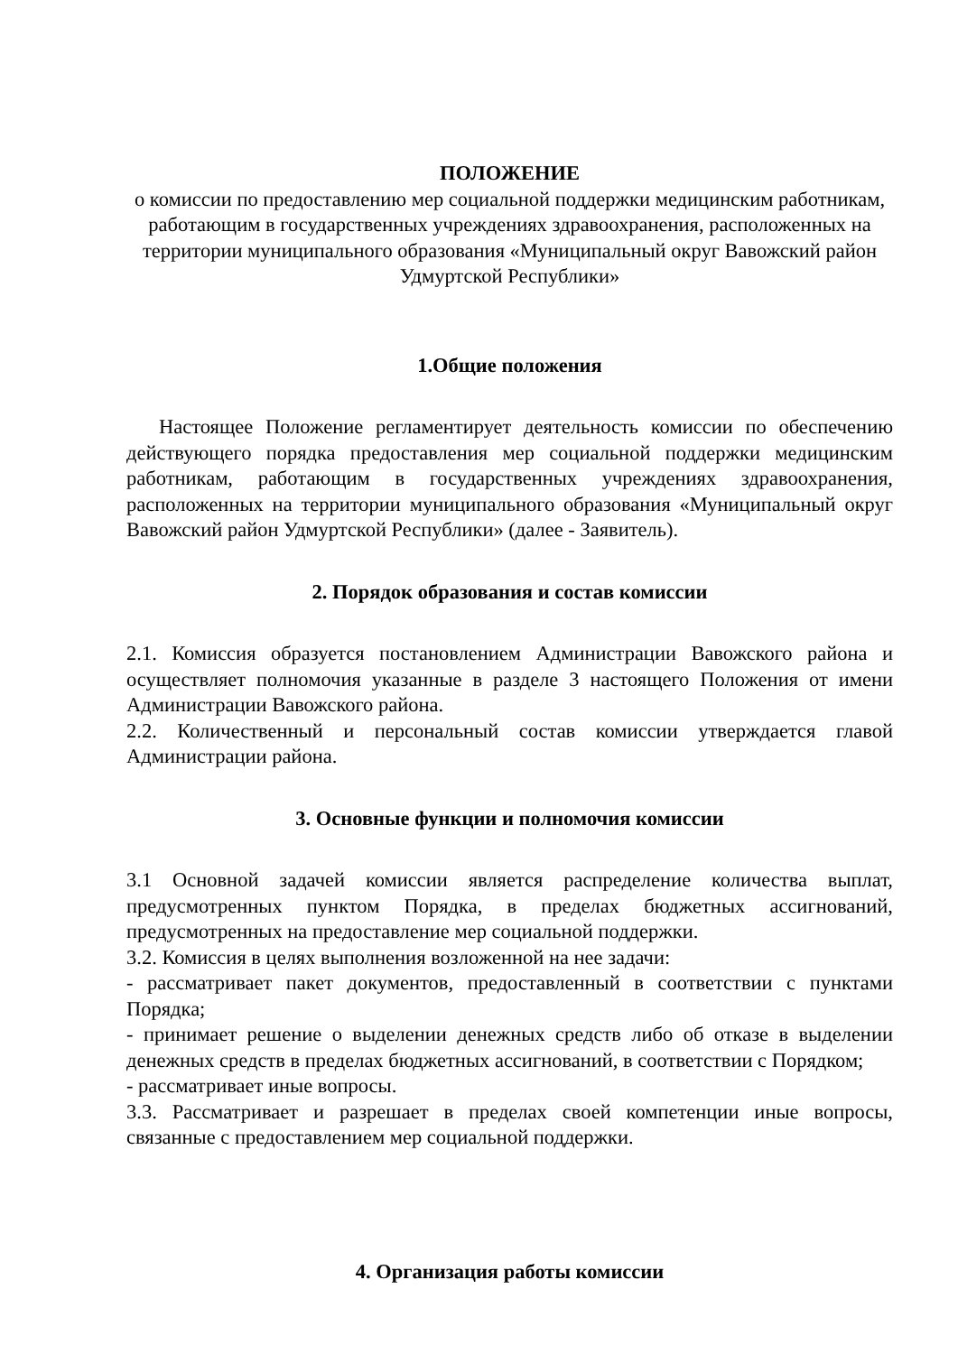ПОЛОЖЕНИЕ
о комиссии по предоставлению мер социальной поддержки медицинским работникам, работающим в государственных учреждениях здравоохранения, расположенных на территории муниципального образования «Муниципальный округ Вавожский район Удмуртской Республики»
1.Общие положения
Настоящее Положение регламентирует деятельность комиссии по обеспечению действующего порядка предоставления мер социальной поддержки медицинским работникам, работающим в государственных учреждениях здравоохранения, расположенных на территории муниципального образования «Муниципальный округ Вавожский район Удмуртской Республики» (далее - Заявитель).
2. Порядок образования и состав комиссии
2.1. Комиссия образуется постановлением Администрации Вавожского района и осуществляет полномочия указанные в разделе 3 настоящего Положения от имени Администрации Вавожского района.
2.2. Количественный и персональный состав комиссии утверждается главой Администрации района.
3. Основные функции и полномочия комиссии
3.1 Основной задачей комиссии является распределение количества выплат, предусмотренных пунктом Порядка, в пределах бюджетных ассигнований, предусмотренных на предоставление мер социальной поддержки.
3.2. Комиссия в целях выполнения возложенной на нее задачи:
- рассматривает пакет документов, предоставленный в соответствии с пунктами Порядка;
- принимает решение о выделении денежных средств либо об отказе в выделении денежных средств в пределах бюджетных ассигнований, в соответствии с Порядком;
- рассматривает иные вопросы.
3.3. Рассматривает и разрешает в пределах своей компетенции иные вопросы, связанные с предоставлением мер социальной поддержки.
4. Организация работы комиссии